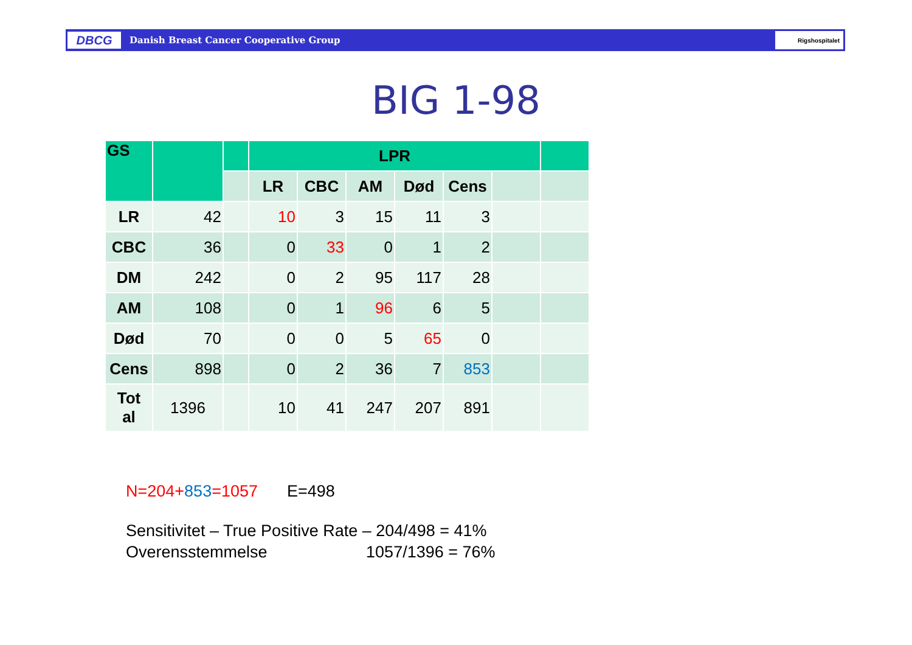DBCG
Danish Breast Cancer Cooperative Group
Rigshospitalet
BIG 1-98
| GS | | | LPR | | | | | | |
| --- | --- | --- | --- | --- | --- | --- | --- | --- | --- |
| | | | LR | CBC | AM | Død | Cens | | |
| LR | 42 | | 10 | 3 | 15 | 11 | 3 | | |
| CBC | 36 | | 0 | 33 | 0 | 1 | 2 | | |
| DM | 242 | | 0 | 2 | 95 | 117 | 28 | | |
| AM | 108 | | 0 | 1 | 96 | 6 | 5 | | |
| Død | 70 | | 0 | 0 | 5 | 65 | 0 | | |
| Cens | 898 | | 0 | 2 | 36 | 7 | 853 | | |
| Tot al | 1396 | | 10 | 41 | 247 | 207 | 891 | | |
N=204+853=1057 E=498
Sensitivitet – True Positive Rate – 204/498 = 41%
Overensstemmelse 1057/1396 = 76%